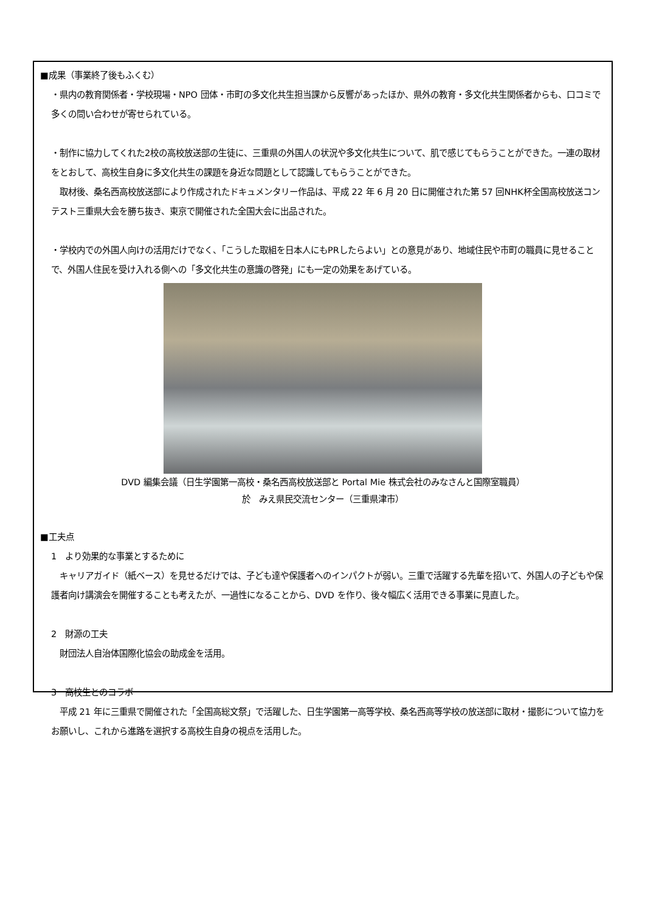■成果（事業終了後もふくむ）
・県内の教育関係者・学校現場・NPO 団体・市町の多文化共生担当課から反響があったほか、県外の教育・多文化共生関係者からも、口コミで多くの問い合わせが寄せられている。
・制作に協力してくれた2校の高校放送部の生徒に、三重県の外国人の状況や多文化共生について、肌で感じてもらうことができた。一連の取材をとおして、高校生自身に多文化共生の課題を身近な問題として認識してもらうことができた。
　取材後、桑名西高校放送部により作成されたドキュメンタリー作品は、平成 22 年 6 月 20 日に開催された第 57 回NHK杯全国高校放送コンテスト三重県大会を勝ち抜き、東京で開催された全国大会に出品された。
・学校内での外国人向けの活用だけでなく、「こうした取組を日本人にもPRしたらよい」との意見があり、地域住民や市町の職員に見せることで、外国人住民を受け入れる側への「多文化共生の意識の啓発」にも一定の効果をあげている。
DVD 編集会議（日生学園第一高校・桑名西高校放送部と Portal Mie 株式会社のみなさんと国際室職員）
於　みえ県民交流センター（三重県津市）
■工夫点
1　より効果的な事業とするために
　キャリアガイド（紙ベース）を見せるだけでは、子ども達や保護者へのインパクトが弱い。三重で活躍する先輩を招いて、外国人の子どもや保護者向け講演会を開催することも考えたが、一過性になることから、DVD を作り、後々幅広く活用できる事業に見直した。
2　財源の工夫
　財団法人自治体国際化協会の助成金を活用。
3　高校生とのコラボ
　平成 21 年に三重県で開催された「全国高総文祭」で活躍した、日生学園第一高等学校、桑名西高等学校の放送部に取材・撮影について協力をお願いし、これから進路を選択する高校生自身の視点を活用した。